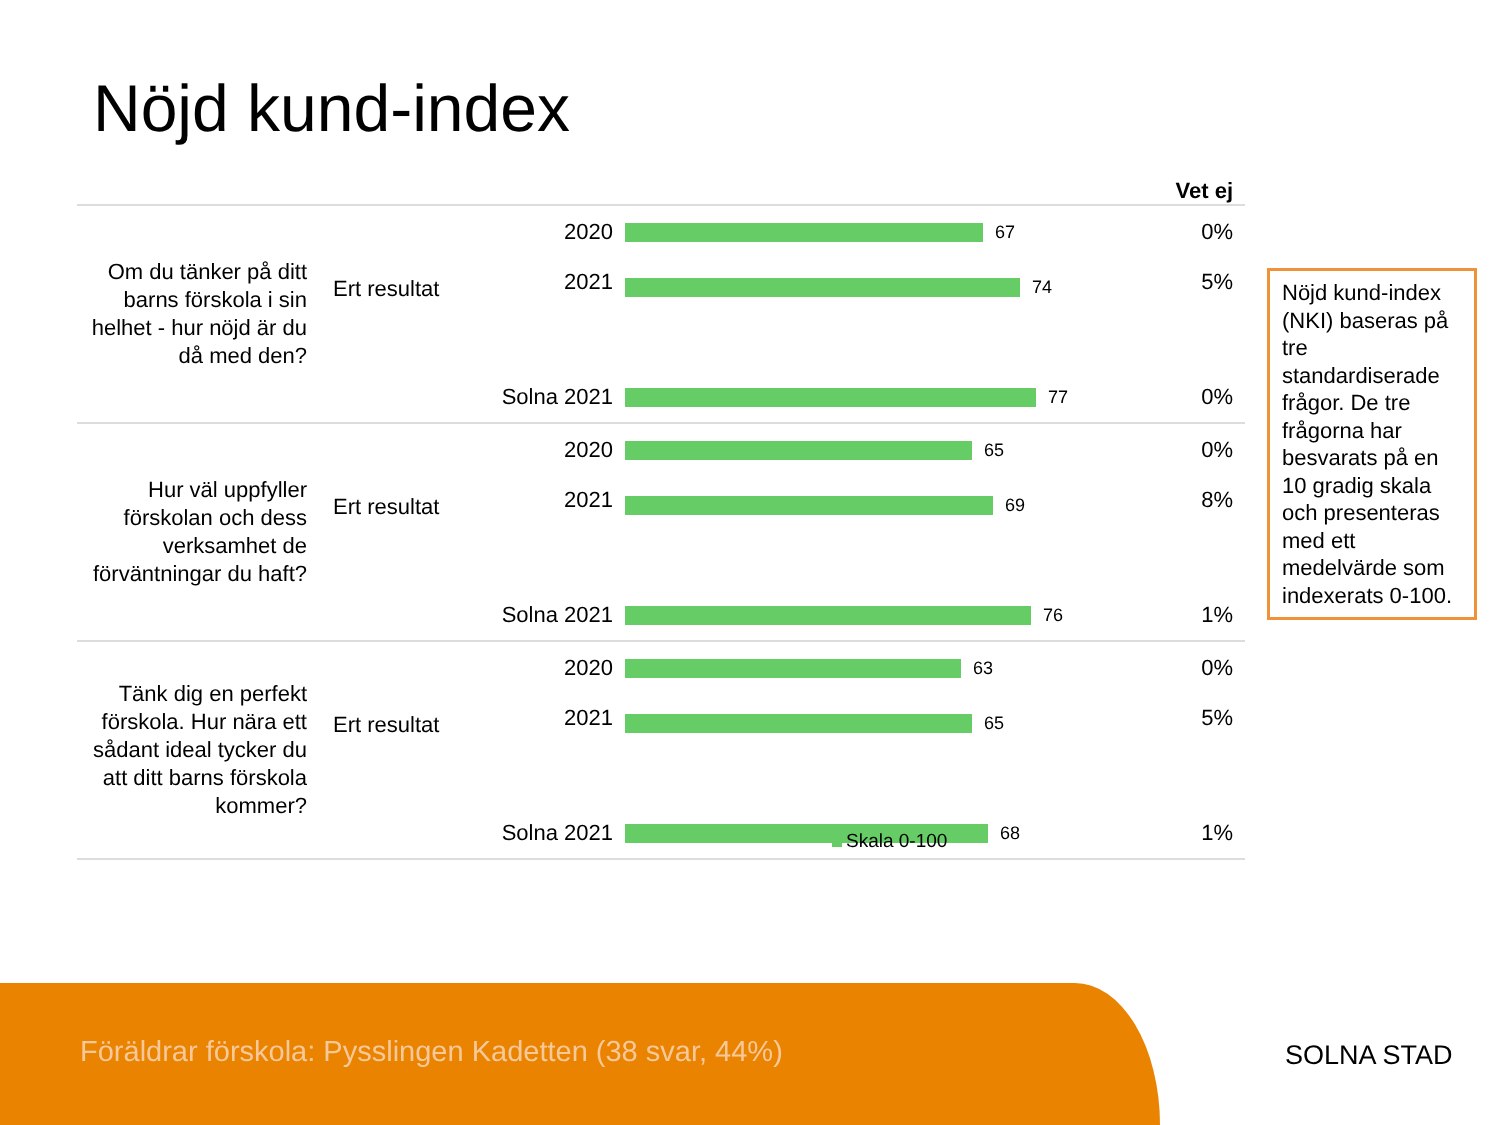Nöjd kund-index
| | | | | Vet ej |
| --- | --- | --- | --- | --- |
| Om du tänker på ditt barns förskola i sin helhet - hur nöjd är du då med den? | Ert resultat | 2020 | 67 | 0% |
| | | 2021 | 74 | 5% |
| | Solna 2021 | | 77 | 0% |
| Hur väl uppfyller förskolan och dess verksamhet de förväntningar du haft? | Ert resultat | 2020 | 65 | 0% |
| | | 2021 | 69 | 8% |
| | Solna 2021 | | 76 | 1% |
| Tänk dig en perfekt förskola. Hur nära ett sådant ideal tycker du att ditt barns förskola kommer? | Ert resultat | 2020 | 63 | 0% |
| | | 2021 | 65 | 5% |
| | Solna 2021 | | 68 | 1% |
Skala 0-100
Nöjd kund-index (NKI) baseras på tre standardiserade frågor. De tre frågorna har besvarats på en 10 gradig skala och presenteras med ett medelvärde som indexerats 0-100.
Föräldrar förskola: Pysslingen Kadetten (38 svar, 44%)
SOLNA STAD